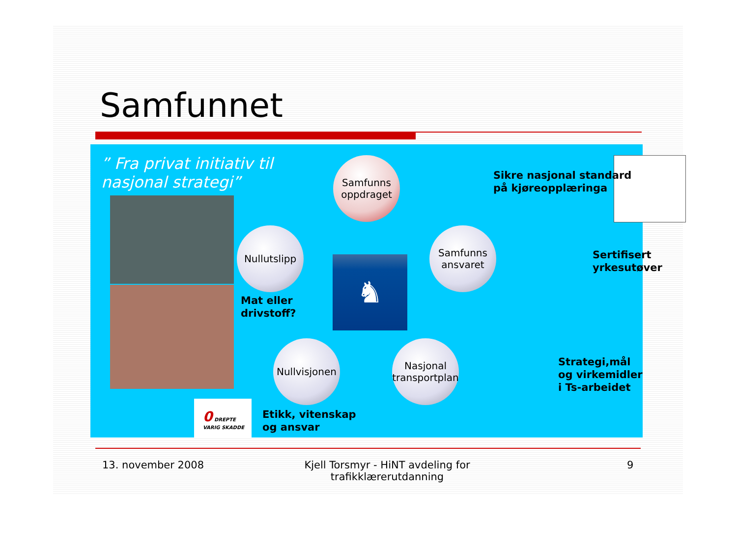Samfunnet
” Fra privat initiativ til
nasjonal strategi”
♞
Samfunns oppdraget
Sikre nasjonal standard
på kjøreopplæringa
Nullutslipp
Mat eller
drivstoff?
Samfunns ansvaret
Sertifisert
yrkesutøver
Nullvisjonen
Nasjonal transportplan
Strategi,mål
og virkemidler
i Ts-arbeidet
0 DREPTE VARIG SKADDE
Etikk, vitenskap
og ansvar
13. november 2008
Kjell Torsmyr - HiNT avdeling for trafikklærerutdanning
9